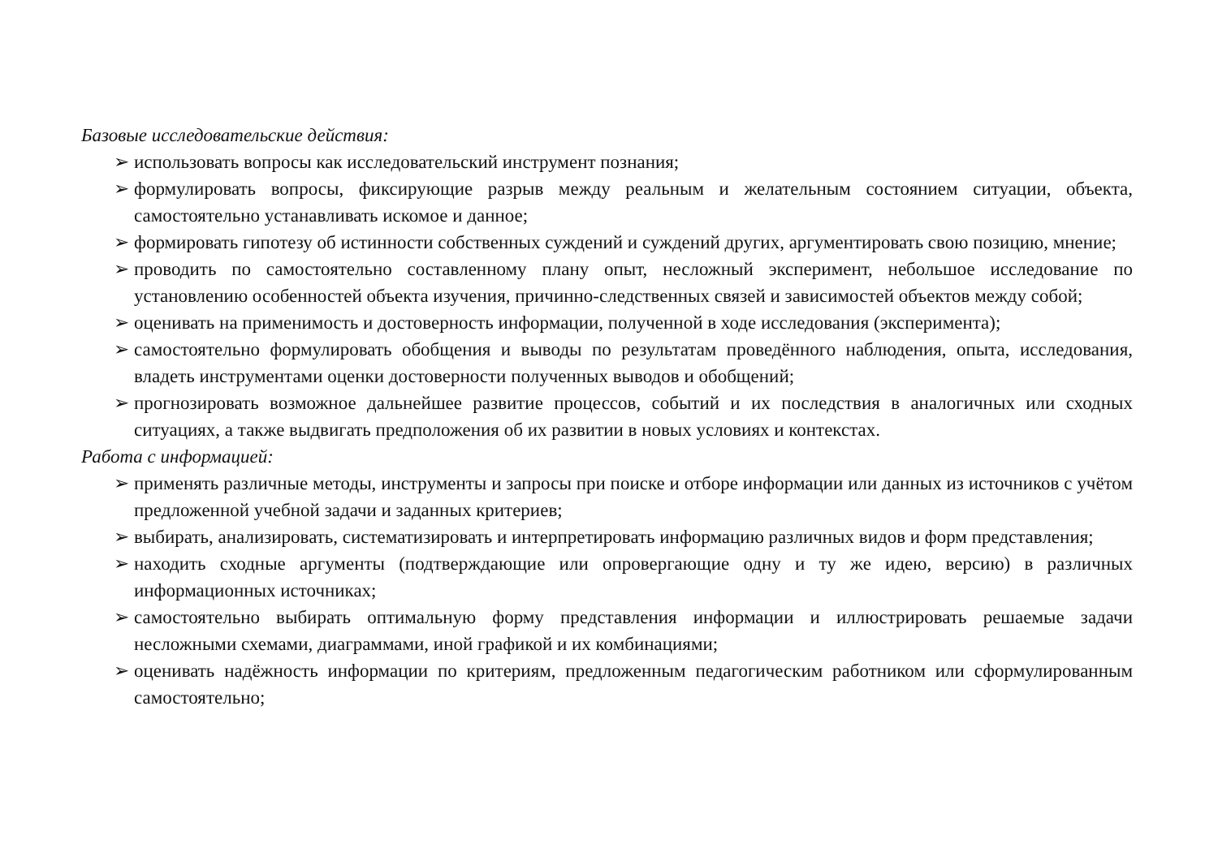Базовые исследовательские действия:
➢ использовать вопросы как исследовательский инструмент познания;
➢ формулировать вопросы, фиксирующие разрыв между реальным и желательным состоянием ситуации, объекта, самостоятельно устанавливать искомое и данное;
➢ формировать гипотезу об истинности собственных суждений и суждений других, аргументировать свою позицию, мнение;
➢ проводить по самостоятельно составленному плану опыт, несложный эксперимент, небольшое исследование по установлению особенностей объекта изучения, причинно-следственных связей и зависимостей объектов между собой;
➢ оценивать на применимость и достоверность информации, полученной в ходе исследования (эксперимента);
➢ самостоятельно формулировать обобщения и выводы по результатам проведённого наблюдения, опыта, исследования, владеть инструментами оценки достоверности полученных выводов и обобщений;
➢ прогнозировать возможное дальнейшее развитие процессов, событий и их последствия в аналогичных или сходных ситуациях, а также выдвигать предположения об их развитии в новых условиях и контекстах.
Работа с информацией:
➢ применять различные методы, инструменты и запросы при поиске и отборе информации или данных из источников с учётом предложенной учебной задачи и заданных критериев;
➢ выбирать, анализировать, систематизировать и интерпретировать информацию различных видов и форм представления;
➢ находить сходные аргументы (подтверждающие или опровергающие одну и ту же идею, версию) в различных информационных источниках;
➢ самостоятельно выбирать оптимальную форму представления информации и иллюстрировать решаемые задачи несложными схемами, диаграммами, иной графикой и их комбинациями;
➢ оценивать надёжность информации по критериям, предложенным педагогическим работником или сформулированным самостоятельно;